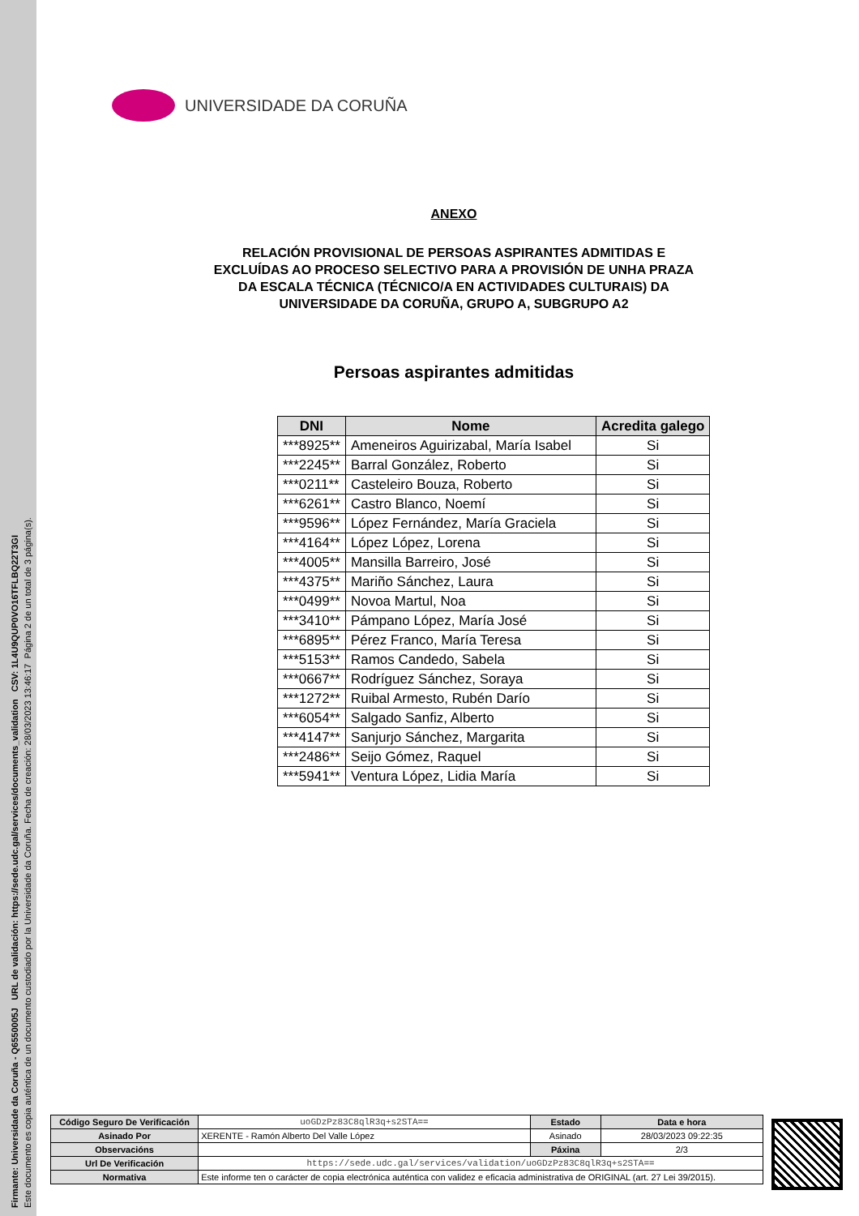Firmante: Universidade da Coruña - Q6550005J URL de validación: https://sede.udc.gal/services/documents_validation CSV: 1L4U9QUP0VO16TFLBQ22T3GI
Este documento es copia auténtica de un documento custodiado por la Universidade da Coruña. Fecha de creación: 28/03/2023 13:46:17 Página 2 de un total de 3 página(s).
UNIVERSIDADE DA CORUÑA
ANEXO
RELACIÓN PROVISIONAL DE PERSOAS ASPIRANTES ADMITIDAS E
EXCLUÍDAS AO PROCESO SELECTIVO PARA A PROVISIÓN DE UNHA PRAZA
DA ESCALA TÉCNICA (TÉCNICO/A EN ACTIVIDADES CULTURAIS) DA
UNIVERSIDADE DA CORUÑA, GRUPO A, SUBGRUPO A2
Persoas aspirantes admitidas
| DNI | Nome | Acredita galego |
| --- | --- | --- |
| ***8925** | Ameneiros Aguirizabal, María Isabel | Si |
| ***2245** | Barral González, Roberto | Si |
| ***0211** | Casteleiro Bouza, Roberto | Si |
| ***6261** | Castro Blanco, Noemí | Si |
| ***9596** | López Fernández, María Graciela | Si |
| ***4164** | López López, Lorena | Si |
| ***4005** | Mansilla Barreiro, José | Si |
| ***4375** | Mariño Sánchez, Laura | Si |
| ***0499** | Novoa Martul, Noa | Si |
| ***3410** | Pámpano López, María José | Si |
| ***6895** | Pérez Franco, María Teresa | Si |
| ***5153** | Ramos Candedo, Sabela | Si |
| ***0667** | Rodríguez Sánchez, Soraya | Si |
| ***1272** | Ruibal Armesto, Rubén Darío | Si |
| ***6054** | Salgado Sanfiz, Alberto | Si |
| ***4147** | Sanjurjo Sánchez, Margarita | Si |
| ***2486** | Seijo Gómez, Raquel | Si |
| ***5941** | Ventura López, Lidia María | Si |
| Código Seguro De Verificación | uoGDzPz83C8qlR3q+s2STA== | Estado | Data e hora |
| Asinado Por | XERENTE - Ramón Alberto Del Valle López | Asinado | 28/03/2023 09:22:35 |
| Observacións | | Páxina | 2/3 |
| Url De Verificación | https://sede.udc.gal/services/validation/uoGDzPz83C8qlR3q+s2STA== | | |
| Normativa | Este informe ten o carácter de copia electrónica auténtica con validez e eficacia administrativa de ORIGINAL (art. 27 Lei 39/2015). | | |